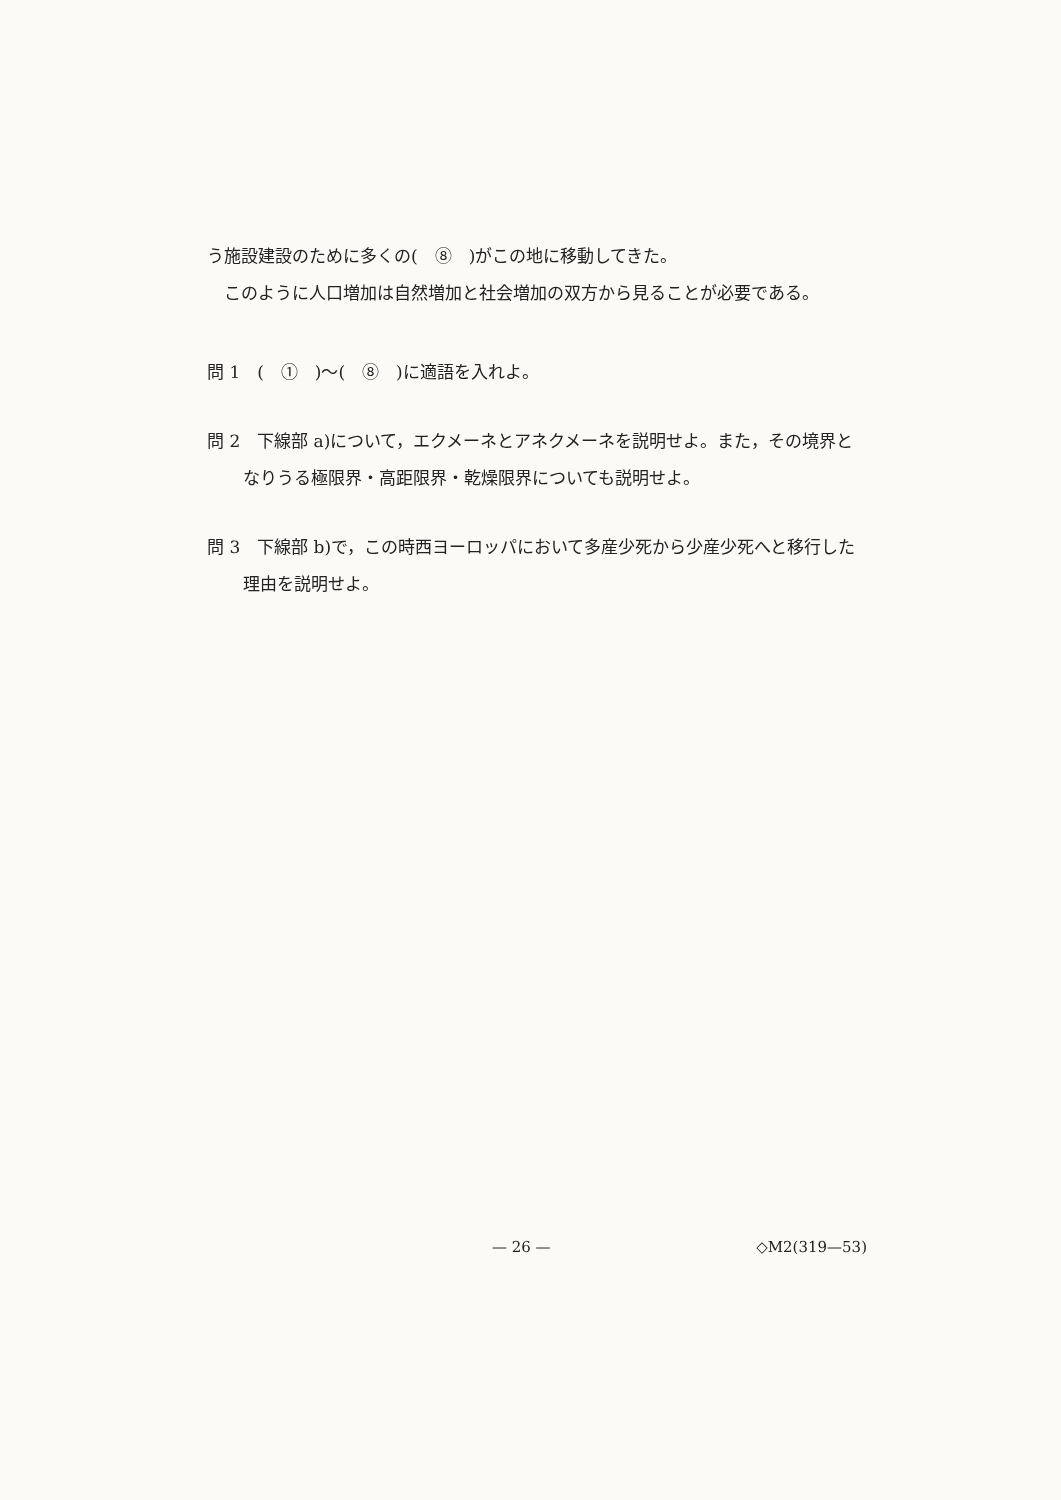う施設建設のために多くの(　⑧　)がこの地に移動してきた。
　このように人口増加は自然増加と社会増加の双方から見ることが必要である。
問 1　(　①　)～(　⑧　)に適語を入れよ。
問 2　下線部 a)について，エクメーネとアネクメーネを説明せよ。また，その境界となりうる極限界・高距限界・乾燥限界についても説明せよ。
問 3　下線部 b)で，この時西ヨーロッパにおいて多産少死から少産少死へと移行した理由を説明せよ。
— 26 — ◇M2(319—53)